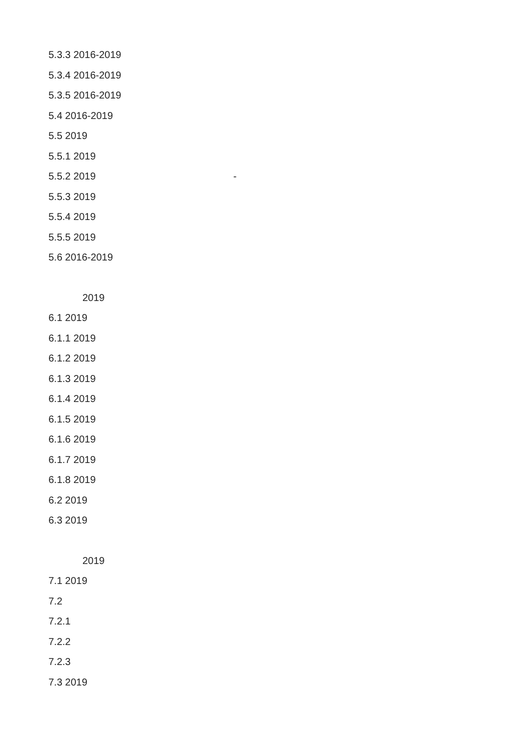5.3.3 2016-2019
5.3.4 2016-2019
5.3.5 2016-2019
5.4 2016-2019
5.5 2019
5.5.1 2019
5.5.2 2019 -
5.5.3 2019
5.5.4 2019
5.5.5 2019
5.6 2016-2019
2019
6.1 2019
6.1.1 2019
6.1.2 2019
6.1.3 2019
6.1.4 2019
6.1.5 2019
6.1.6 2019
6.1.7 2019
6.1.8 2019
6.2 2019
6.3 2019
2019
7.1 2019
7.2
7.2.1
7.2.2
7.2.3
7.3 2019